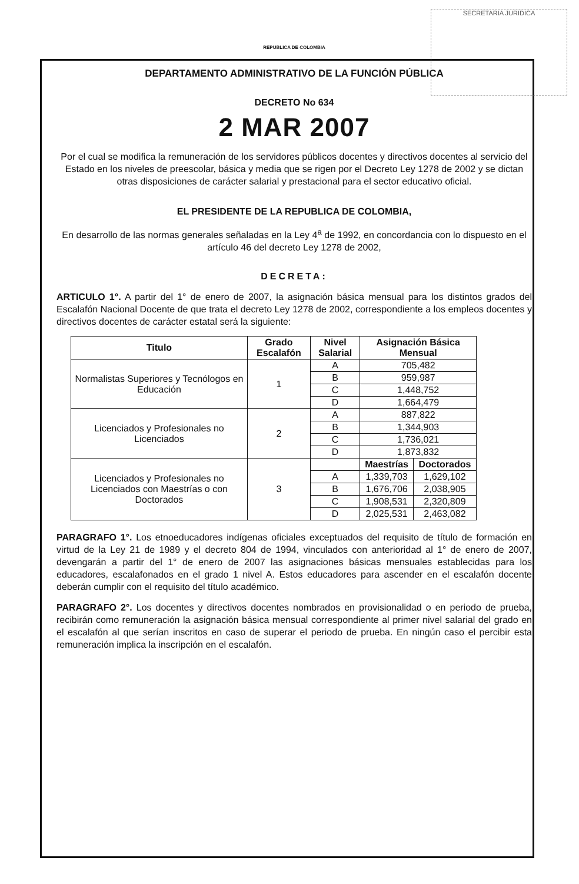SECRETARIA JURIDICA
REPUBLICA DE COLOMBIA
DEPARTAMENTO ADMINISTRATIVO DE LA FUNCIÓN PÚBLICA
DECRETO No 634
2 MAR 2007
Por el cual se modifica la remuneración de los servidores públicos docentes y directivos docentes al servicio del Estado en los niveles de preescolar, básica y media que se rigen por el Decreto Ley 1278 de 2002 y se dictan otras disposiciones de carácter salarial y prestacional para el sector educativo oficial.
EL PRESIDENTE DE LA REPUBLICA DE COLOMBIA,
En desarrollo de las normas generales señaladas en la Ley 4<sup>a</sup> de 1992, en concordancia con lo dispuesto en el artículo 46 del decreto Ley 1278 de 2002,
DECRETA:
ARTICULO 1°. A partir del 1° de enero de 2007, la asignación básica mensual para los distintos grados del Escalafón Nacional Docente de que trata el decreto Ley 1278 de 2002, correspondiente a los empleos docentes y directivos docentes de carácter estatal será la siguiente:
| Titulo | Grado Escalafón | Nivel Salarial | Asignación Básica Mensual | |
| --- | --- | --- | --- | --- |
| Normalistas Superiores y Tecnólogos en Educación | 1 | A | 705,482 | |
| | | B | 959,987 | |
| | | C | 1,448,752 | |
| | | D | 1,664,479 | |
| Licenciados y Profesionales no Licenciados | 2 | A | 887,822 | |
| | | B | 1,344,903 | |
| | | C | 1,736,021 | |
| | | D | 1,873,832 | |
| Licenciados y Profesionales no Licenciados con Maestrías o con Doctorados | 3 | | Maestrías | Doctorados |
| | | A | 1,339,703 | 1,629,102 |
| | | B | 1,676,706 | 2,038,905 |
| | | C | 1,908,531 | 2,320,809 |
| | | D | 2,025,531 | 2,463,082 |
PARAGRAFO 1°. Los etnoeducadores indígenas oficiales exceptuados del requisito de título de formación en virtud de la Ley 21 de 1989 y el decreto 804 de 1994, vinculados con anterioridad al 1° de enero de 2007, devengarán a partir del 1° de enero de 2007 las asignaciones básicas mensuales establecidas para los educadores, escalafonados en el grado 1 nivel A. Estos educadores para ascender en el escalafón docente deberán cumplir con el requisito del título académico.
PARAGRAFO 2°. Los docentes y directivos docentes nombrados en provisionalidad o en periodo de prueba, recibirán como remuneración la asignación básica mensual correspondiente al primer nivel salarial del grado en el escalafón al que serían inscritos en caso de superar el periodo de prueba. En ningún caso el percibir esta remuneración implica la inscripción en el escalafón.